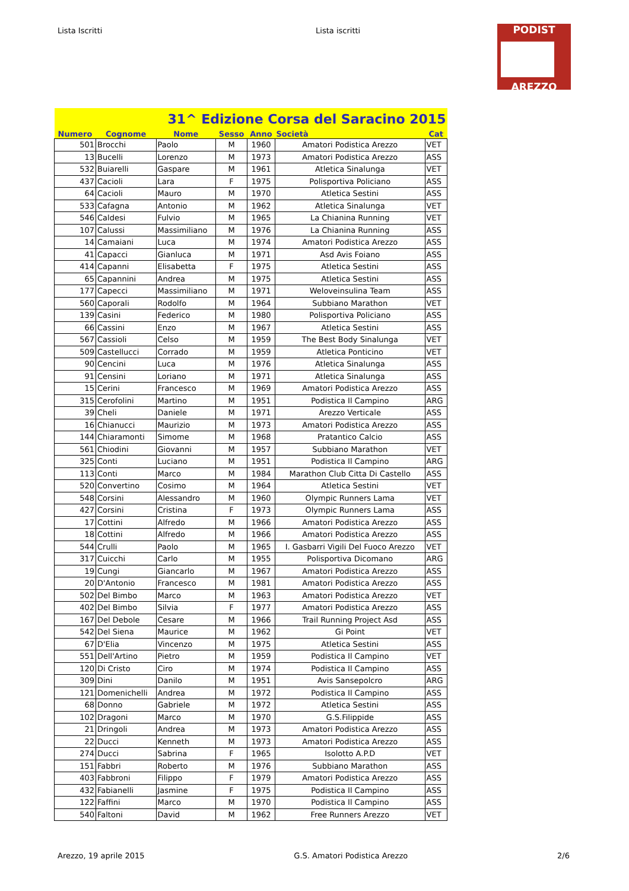Lista Iscritti Lista iscritti
PODIST
AREZZO
| 31^ Edizione Corsa del Saracino 2015 | | | | | | |
| Numero | Cognome | Nome | Sesso | Anno | Società | Cat |
| 501 | Brocchi | Paolo | M | 1960 | Amatori Podistica Arezzo | VET |
| 13 | Bucelli | Lorenzo | M | 1973 | Amatori Podistica Arezzo | ASS |
| 532 | Buiarelli | Gaspare | M | 1961 | Atletica Sinalunga | VET |
| 437 | Cacioli | Lara | F | 1975 | Polisportiva Policiano | ASS |
| 64 | Cacioli | Mauro | M | 1970 | Atletica Sestini | ASS |
| 533 | Cafagna | Antonio | M | 1962 | Atletica Sinalunga | VET |
| 546 | Caldesi | Fulvio | M | 1965 | La Chianina Running | VET |
| 107 | Calussi | Massimiliano | M | 1976 | La Chianina Running | ASS |
| 14 | Camaiani | Luca | M | 1974 | Amatori Podistica Arezzo | ASS |
| 41 | Capacci | Gianluca | M | 1971 | Asd Avis Foiano | ASS |
| 414 | Capanni | Elisabetta | F | 1975 | Atletica Sestini | ASS |
| 65 | Capannini | Andrea | M | 1975 | Atletica Sestini | ASS |
| 177 | Capecci | Massimiliano | M | 1971 | Weloveinsulina Team | ASS |
| 560 | Caporali | Rodolfo | M | 1964 | Subbiano Marathon | VET |
| 139 | Casini | Federico | M | 1980 | Polisportiva Policiano | ASS |
| 66 | Cassini | Enzo | M | 1967 | Atletica Sestini | ASS |
| 567 | Cassioli | Celso | M | 1959 | The Best Body Sinalunga | VET |
| 509 | Castellucci | Corrado | M | 1959 | Atletica Ponticino | VET |
| 90 | Cencini | Luca | M | 1976 | Atletica Sinalunga | ASS |
| 91 | Censini | Loriano | M | 1971 | Atletica Sinalunga | ASS |
| 15 | Cerini | Francesco | M | 1969 | Amatori Podistica Arezzo | ASS |
| 315 | Cerofolini | Martino | M | 1951 | Podistica Il Campino | ARG |
| 39 | Cheli | Daniele | M | 1971 | Arezzo Verticale | ASS |
| 16 | Chianucci | Maurizio | M | 1973 | Amatori Podistica Arezzo | ASS |
| 144 | Chiaramonti | Simome | M | 1968 | Pratantico Calcio | ASS |
| 561 | Chiodini | Giovanni | M | 1957 | Subbiano Marathon | VET |
| 325 | Conti | Luciano | M | 1951 | Podistica Il Campino | ARG |
| 113 | Conti | Marco | M | 1984 | Marathon Club Citta Di Castello | ASS |
| 520 | Convertino | Cosimo | M | 1964 | Atletica Sestini | VET |
| 548 | Corsini | Alessandro | M | 1960 | Olympic Runners Lama | VET |
| 427 | Corsini | Cristina | F | 1973 | Olympic Runners Lama | ASS |
| 17 | Cottini | Alfredo | M | 1966 | Amatori Podistica Arezzo | ASS |
| 18 | Cottini | Alfredo | M | 1966 | Amatori Podistica Arezzo | ASS |
| 544 | Crulli | Paolo | M | 1965 | I. Gasbarri Vigili Del Fuoco Arezzo | VET |
| 317 | Cuicchi | Carlo | M | 1955 | Polisportiva Dicomano | ARG |
| 19 | Cungi | Giancarlo | M | 1967 | Amatori Podistica Arezzo | ASS |
| 20 | D'Antonio | Francesco | M | 1981 | Amatori Podistica Arezzo | ASS |
| 502 | Del Bimbo | Marco | M | 1963 | Amatori Podistica Arezzo | VET |
| 402 | Del Bimbo | Silvia | F | 1977 | Amatori Podistica Arezzo | ASS |
| 167 | Del Debole | Cesare | M | 1966 | Trail Running Project Asd | ASS |
| 542 | Del Siena | Maurice | M | 1962 | Gi Point | VET |
| 67 | D'Elia | Vincenzo | M | 1975 | Atletica Sestini | ASS |
| 551 | Dell'Artino | Pietro | M | 1959 | Podistica Il Campino | VET |
| 120 | Di Cristo | Ciro | M | 1974 | Podistica Il Campino | ASS |
| 309 | Dini | Danilo | M | 1951 | Avis Sansepolcro | ARG |
| 121 | Domenichelli | Andrea | M | 1972 | Podistica Il Campino | ASS |
| 68 | Donno | Gabriele | M | 1972 | Atletica Sestini | ASS |
| 102 | Dragoni | Marco | M | 1970 | G.S.Filippide | ASS |
| 21 | Dringoli | Andrea | M | 1973 | Amatori Podistica Arezzo | ASS |
| 22 | Ducci | Kenneth | M | 1973 | Amatori Podistica Arezzo | ASS |
| 274 | Ducci | Sabrina | F | 1965 | Isolotto A.P.D | VET |
| 151 | Fabbri | Roberto | M | 1976 | Subbiano Marathon | ASS |
| 403 | Fabbroni | Filippo | F | 1979 | Amatori Podistica Arezzo | ASS |
| 432 | Fabianelli | Jasmine | F | 1975 | Podistica Il Campino | ASS |
| 122 | Faffini | Marco | M | 1970 | Podistica Il Campino | ASS |
| 540 | Faltoni | David | M | 1962 | Free Runners Arezzo | VET |
Arezzo, 19 aprile 2015 G.S. Amatori Podistica Arezzo 2/6